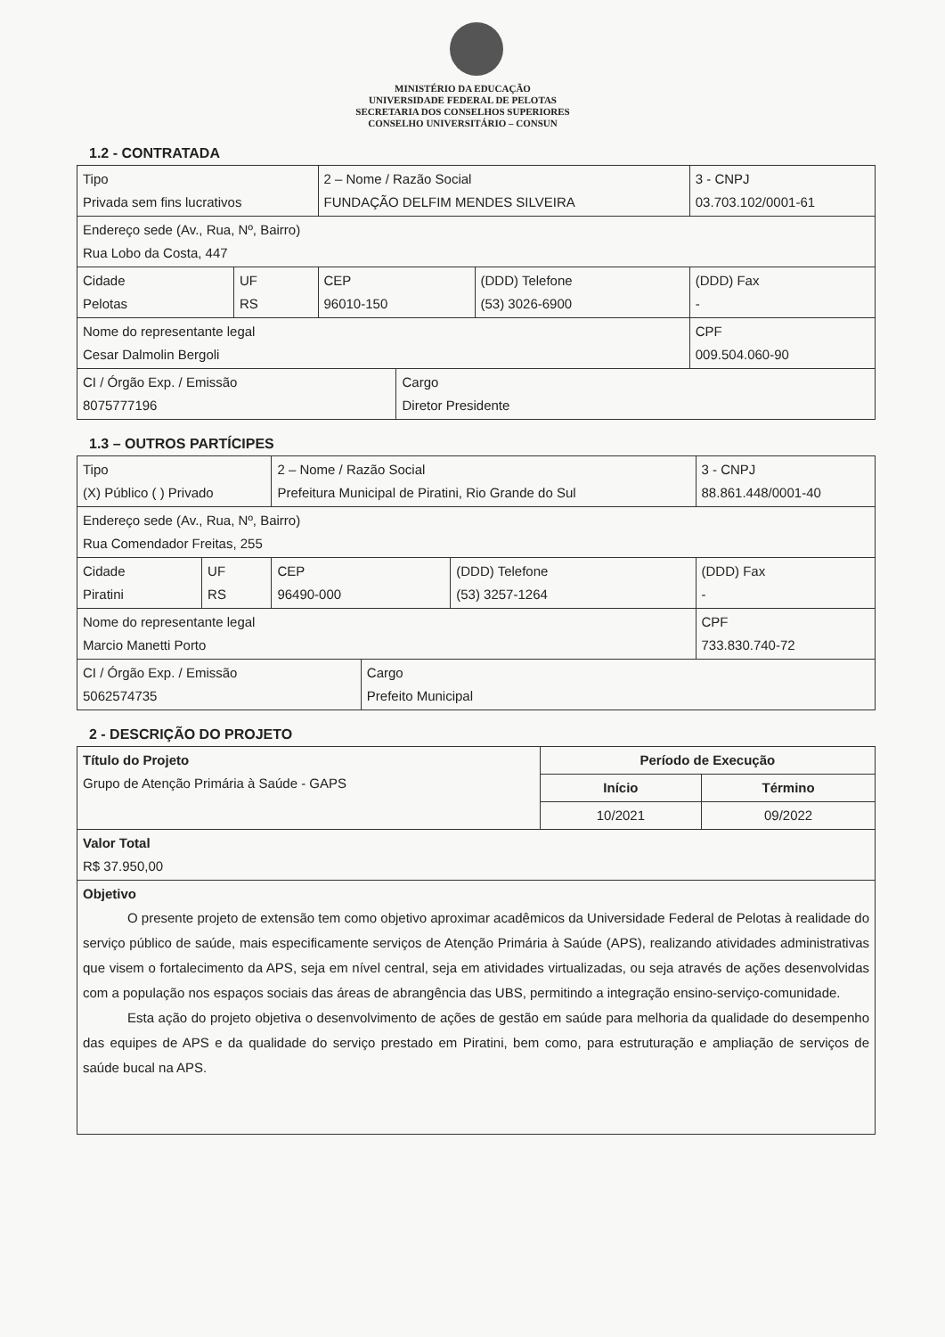MINISTÉRIO DA EDUCAÇÃO
UNIVERSIDADE FEDERAL DE PELOTAS
SECRETARIA DOS CONSELHOS SUPERIORES
CONSELHO UNIVERSITÁRIO – CONSUN
1.2 - CONTRATADA
| Tipo Privada sem fins lucrativos | | 2 – Nome / Razão Social FUNDAÇÃO DELFIM MENDES SILVEIRA | | | 3 - CNPJ 03.703.102/0001-61 |
| Endereço sede (Av., Rua, Nº, Bairro) Rua Lobo da Costa, 447 | | | | | |
| Cidade Pelotas | UF RS | CEP 96010-150 | | (DDD) Telefone (53) 3026-6900 | (DDD) Fax - |
| Nome do representante legal Cesar Dalmolin Bergoli | | | | | CPF 009.504.060-90 |
| CI / Órgão Exp. / Emissão 8075777196 | | | Cargo Diretor Presidente | | |
1.3 – OUTROS PARTÍCIPES
| Tipo (X) Público ( ) Privado | | 2 – Nome / Razão Social Prefeitura Municipal de Piratini, Rio Grande do Sul | | | 3 - CNPJ 88.861.448/0001-40 |
| Endereço sede (Av., Rua, Nº, Bairro) Rua Comendador Freitas, 255 | | | | | |
| Cidade Piratini | UF RS | CEP 96490-000 | | (DDD) Telefone (53) 3257-1264 | (DDD) Fax - |
| Nome do representante legal Marcio Manetti Porto | | | | | CPF 733.830.740-72 |
| CI / Órgão Exp. / Emissão 5062574735 | | | Cargo Prefeito Municipal | | |
2 - DESCRIÇÃO DO PROJETO
| Título do Projeto Grupo de Atenção Primária à Saúde - GAPS | Período de Execução | |
| | Início | Término |
| | 10/2021 | 09/2022 |
| Valor Total R$ 37.950,00 | | |
| Objetivo O presente projeto de extensão tem como objetivo aproximar acadêmicos da Universidade Federal de Pelotas à realidade do serviço público de saúde, mais especificamente serviços de Atenção Primária à Saúde (APS), realizando atividades administrativas que visem o fortalecimento da APS, seja em nível central, seja em atividades virtualizadas, ou seja através de ações desenvolvidas com a população nos espaços sociais das áreas de abrangência das UBS, permitindo a integração ensino-serviço-comunidade. Esta ação do projeto objetiva o desenvolvimento de ações de gestão em saúde para melhoria da qualidade do desempenho das equipes de APS e da qualidade do serviço prestado em Piratini, bem como, para estruturação e ampliação de serviços de saúde bucal na APS. | | |